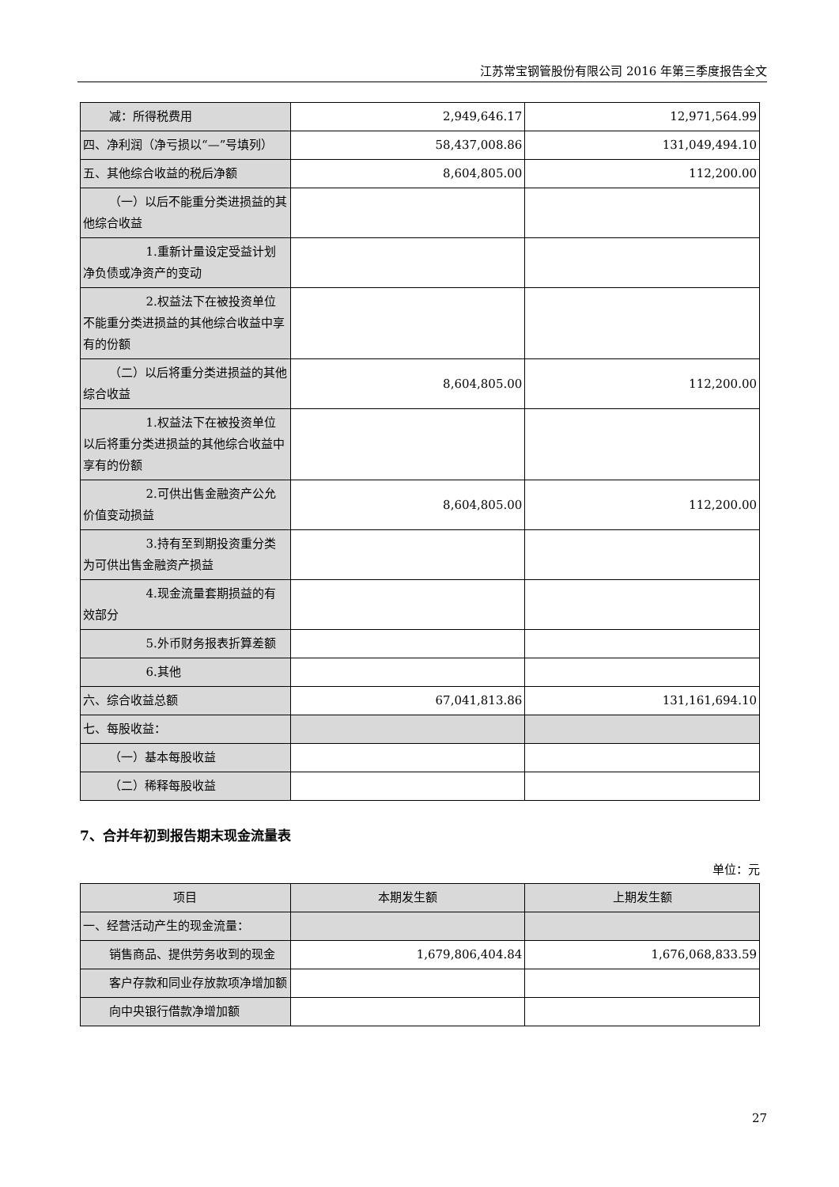江苏常宝钢管股份有限公司 2016 年第三季度报告全文
| 减：所得税费用 | 2,949,646.17 | 12,971,564.99 |
| 四、净利润（净亏损以“—”号填列） | 58,437,008.86 | 131,049,494.10 |
| 五、其他综合收益的税后净额 | 8,604,805.00 | 112,200.00 |
| （一）以后不能重分类进损益的其他综合收益 | | |
| 1.重新计量设定受益计划净负债或净资产的变动 | | |
| 2.权益法下在被投资单位不能重分类进损益的其他综合收益中享有的份额 | | |
| （二）以后将重分类进损益的其他综合收益 | 8,604,805.00 | 112,200.00 |
| 1.权益法下在被投资单位以后将重分类进损益的其他综合收益中享有的份额 | | |
| 2.可供出售金融资产公允价值变动损益 | 8,604,805.00 | 112,200.00 |
| 3.持有至到期投资重分类为可供出售金融资产损益 | | |
| 4.现金流量套期损益的有效部分 | | |
| 5.外币财务报表折算差额 | | |
| 6.其他 | | |
| 六、综合收益总额 | 67,041,813.86 | 131,161,694.10 |
| 七、每股收益： | | |
| （一）基本每股收益 | | |
| （二）稀释每股收益 | | |
7、合并年初到报告期末现金流量表
单位：元
| 项目 | 本期发生额 | 上期发生额 |
| --- | --- | --- |
| 一、经营活动产生的现金流量： | | |
| 销售商品、提供劳务收到的现金 | 1,679,806,404.84 | 1,676,068,833.59 |
| 客户存款和同业存放款项净增加额 | | |
| 向中央银行借款净增加额 | | |
27